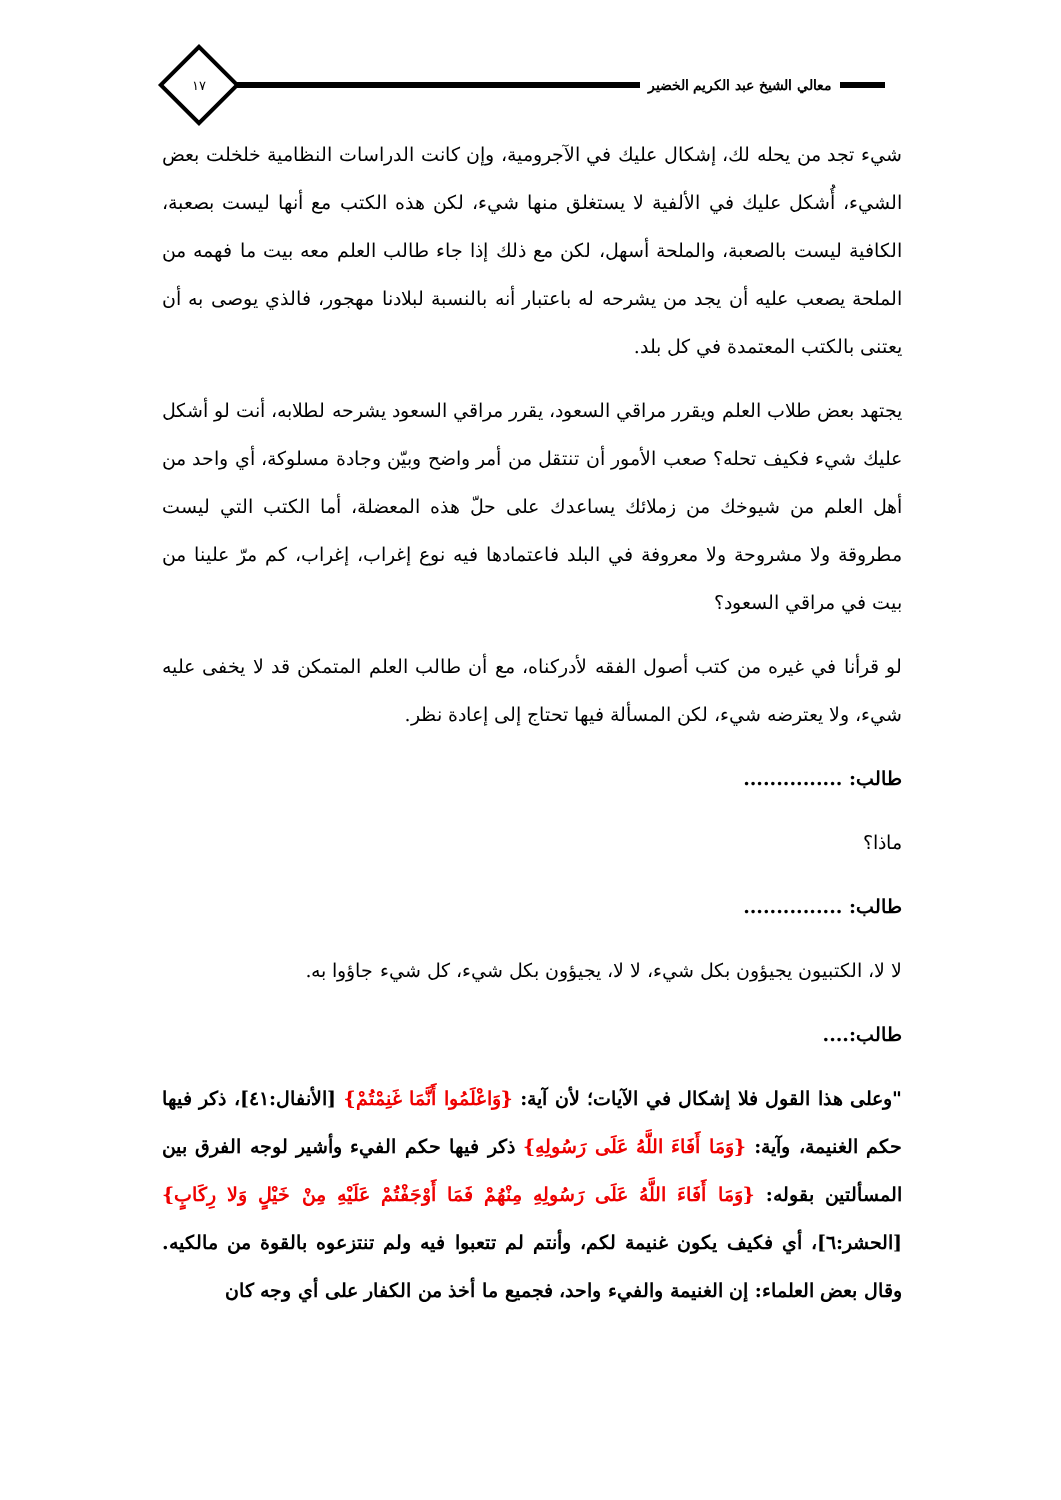معالي الشيخ عبد الكريم الخضير
١٧
شيء تجد من يحله لك، إشكال عليك في الآجرومية، وإن كانت الدراسات النظامية خلخلت بعض الشيء، أُشكل عليك في الألفية لا يستغلق منها شيء، لكن هذه الكتب مع أنها ليست بصعبة، الكافية ليست بالصعبة، والملحة أسهل، لكن مع ذلك إذا جاء طالب العلم معه بيت ما فهمه من الملحة يصعب عليه أن يجد من يشرحه له باعتبار أنه بالنسبة لبلادنا مهجور، فالذي يوصى به أن يعتنى بالكتب المعتمدة في كل بلد.
يجتهد بعض طلاب العلم ويقرر مراقي السعود، يقرر مراقي السعود يشرحه لطلابه، أنت لو أشكل عليك شيء فكيف تحله؟ صعب الأمور أن تنتقل من أمر واضح وبيّن وجادة مسلوكة، أي واحد من أهل العلم من شيوخك من زملائك يساعدك على حلّ هذه المعضلة، أما الكتب التي ليست مطروقة ولا مشروحة ولا معروفة في البلد فاعتمادها فيه نوع إغراب، إغراب، كم مرّ علينا من بيت في مراقي السعود؟
لو قرأنا في غيره من كتب أصول الفقه لأدركناه، مع أن طالب العلم المتمكن قد لا يخفى عليه شيء، ولا يعترضه شيء، لكن المسألة فيها تحتاج إلى إعادة نظر.
طالب: ...............
ماذا؟
طالب: ...............
لا لا، الكتبيون يجيؤون بكل شيء، لا لا، يجيؤون بكل شيء، كل شيء جاؤوا به.
طالب:....
"وعلى هذا القول فلا إشكال في الآيات؛ لأن آية: {وَاعْلَمُوا أَنَّمَا غَنِمْتُمْ} [الأنفال:٤١]، ذكر فيها حكم الغنيمة، وآية: {وَمَا أَفَاءَ اللَّهُ عَلَى رَسُولِهِ} ذكر فيها حكم الفيء وأشير لوجه الفرق بين المسألتين بقوله: {وَمَا أَفَاءَ اللَّهُ عَلَى رَسُولِهِ مِنْهُمْ فَمَا أَوْجَفْتُمْ عَلَيْهِ مِنْ خَيْلٍ وَلا رِكَابٍ} [الحشر:٦]، أي فكيف يكون غنيمة لكم، وأنتم لم تتعبوا فيه ولم تنتزعوه بالقوة من مالكيه. وقال بعض العلماء: إن الغنيمة والفيء واحد، فجميع ما أخذ من الكفار على أي وجه كان